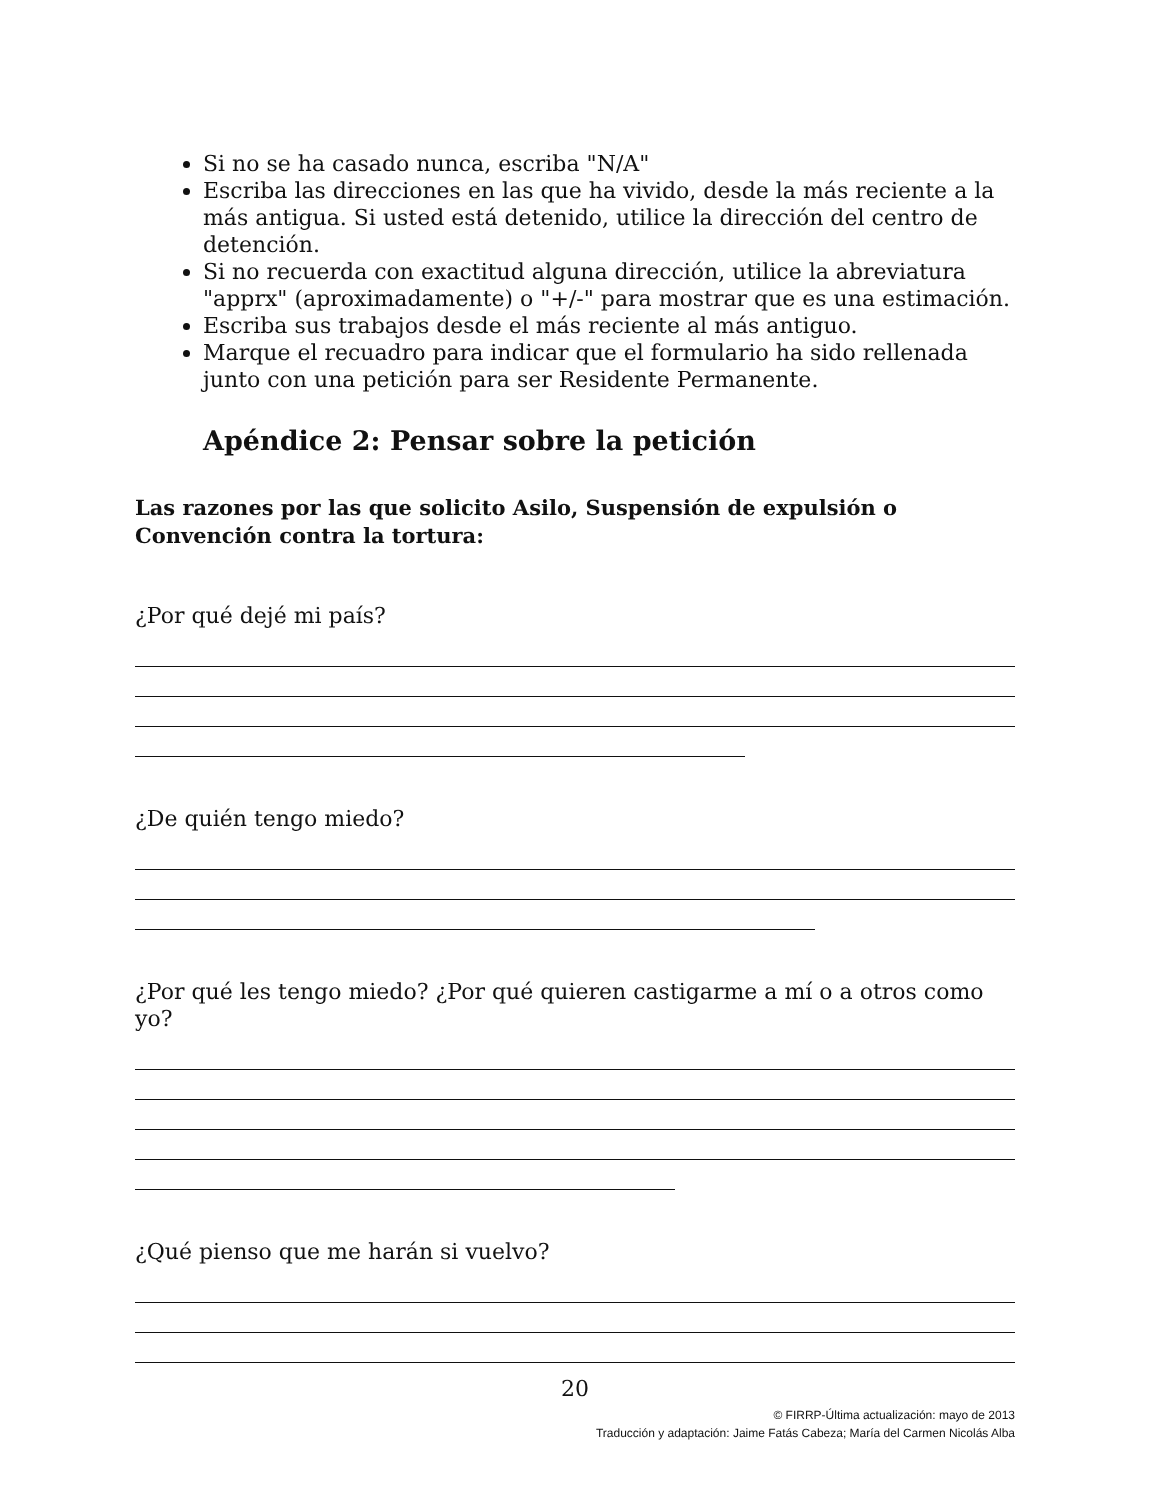Si no se ha casado nunca, escriba "N/A"
Escriba las direcciones en las que ha vivido, desde la más reciente a la más antigua. Si usted está detenido, utilice la dirección del centro de detención.
Si no recuerda con exactitud alguna dirección, utilice la abreviatura "apprx" (aproximadamente) o "+/-" para mostrar que es una estimación.
Escriba sus trabajos desde el más reciente al más antiguo.
Marque el recuadro para indicar que el formulario ha sido rellenada junto con una petición para ser Residente Permanente.
Apéndice 2: Pensar sobre la petición
Las razones por las que solicito Asilo, Suspensión de expulsión o Convención contra la tortura:
¿Por qué dejé mi país?
¿De quién tengo miedo?
¿Por qué les tengo miedo? ¿Por qué quieren castigarme a mí o a otros como yo?
¿Qué pienso que me harán si vuelvo?
20
© FIRRP-Última actualización: mayo de 2013
Traducción y adaptación: Jaime Fatás Cabeza; María del Carmen Nicolás Alba